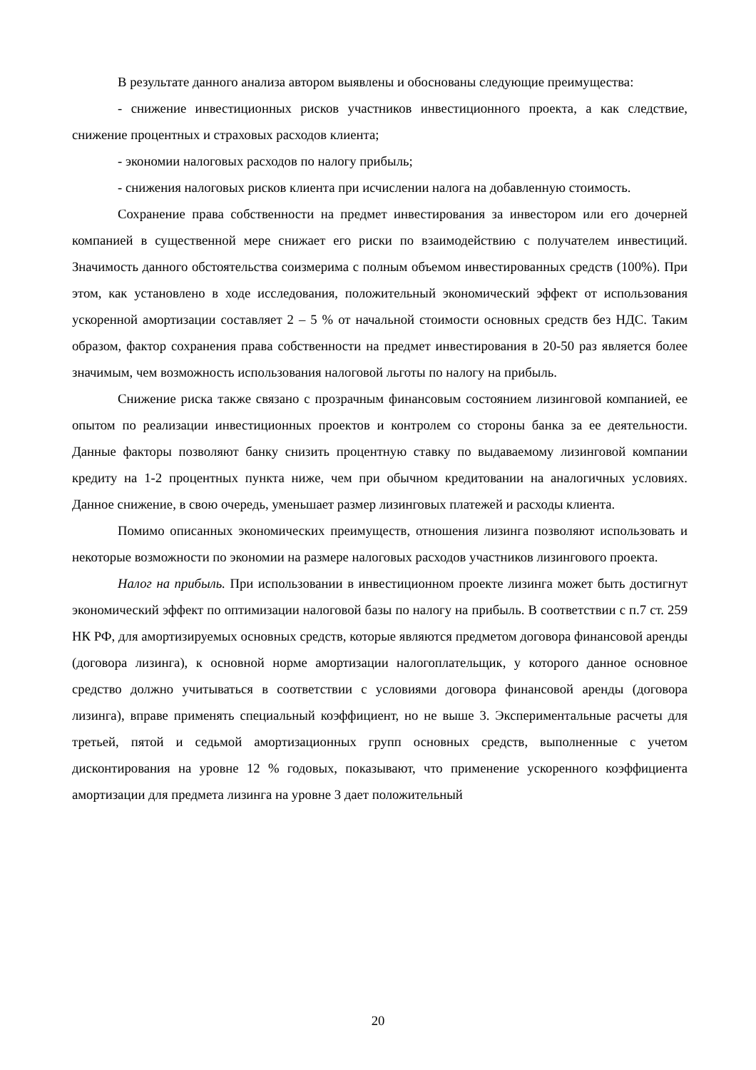В результате данного анализа автором выявлены и обоснованы следующие преимущества:
- снижение инвестиционных рисков участников инвестиционного проекта, а как следствие, снижение процентных и страховых расходов клиента;
- экономии налоговых расходов по налогу прибыль;
- снижения налоговых рисков клиента при исчислении налога на добавленную стоимость.
Сохранение права собственности на предмет инвестирования за инвестором или его дочерней компанией в существенной мере снижает его риски по взаимодействию с получателем инвестиций. Значимость данного обстоятельства соизмерима с полным объемом инвестированных средств (100%). При этом, как установлено в ходе исследования, положительный экономический эффект от использования ускоренной амортизации составляет 2 – 5 % от начальной стоимости основных средств без НДС. Таким образом, фактор сохранения права собственности на предмет инвестирования в 20-50 раз является более значимым, чем возможность использования налоговой льготы по налогу на прибыль.
Снижение риска также связано с прозрачным финансовым состоянием лизинговой компанией, ее опытом по реализации инвестиционных проектов и контролем со стороны банка за ее деятельности. Данные факторы позволяют банку снизить процентную ставку по выдаваемому лизинговой компании кредиту на 1-2 процентных пункта ниже, чем при обычном кредитовании на аналогичных условиях. Данное снижение, в свою очередь, уменьшает размер лизинговых платежей и расходы клиента.
Помимо описанных экономических преимуществ, отношения лизинга позволяют использовать и некоторые возможности по экономии на размере налоговых расходов участников лизингового проекта.
Налог на прибыль. При использовании в инвестиционном проекте лизинга может быть достигнут экономический эффект по оптимизации налоговой базы по налогу на прибыль. В соответствии с п.7 ст. 259 НК РФ, для амортизируемых основных средств, которые являются предметом договора финансовой аренды (договора лизинга), к основной норме амортизации налогоплательщик, у которого данное основное средство должно учитываться в соответствии с условиями договора финансовой аренды (договора лизинга), вправе применять специальный коэффициент, но не выше 3. Экспериментальные расчеты для третьей, пятой и седьмой амортизационных групп основных средств, выполненные с учетом дисконтирования на уровне 12 % годовых, показывают, что применение ускоренного коэффициента амортизации для предмета лизинга на уровне 3 дает положительный
20